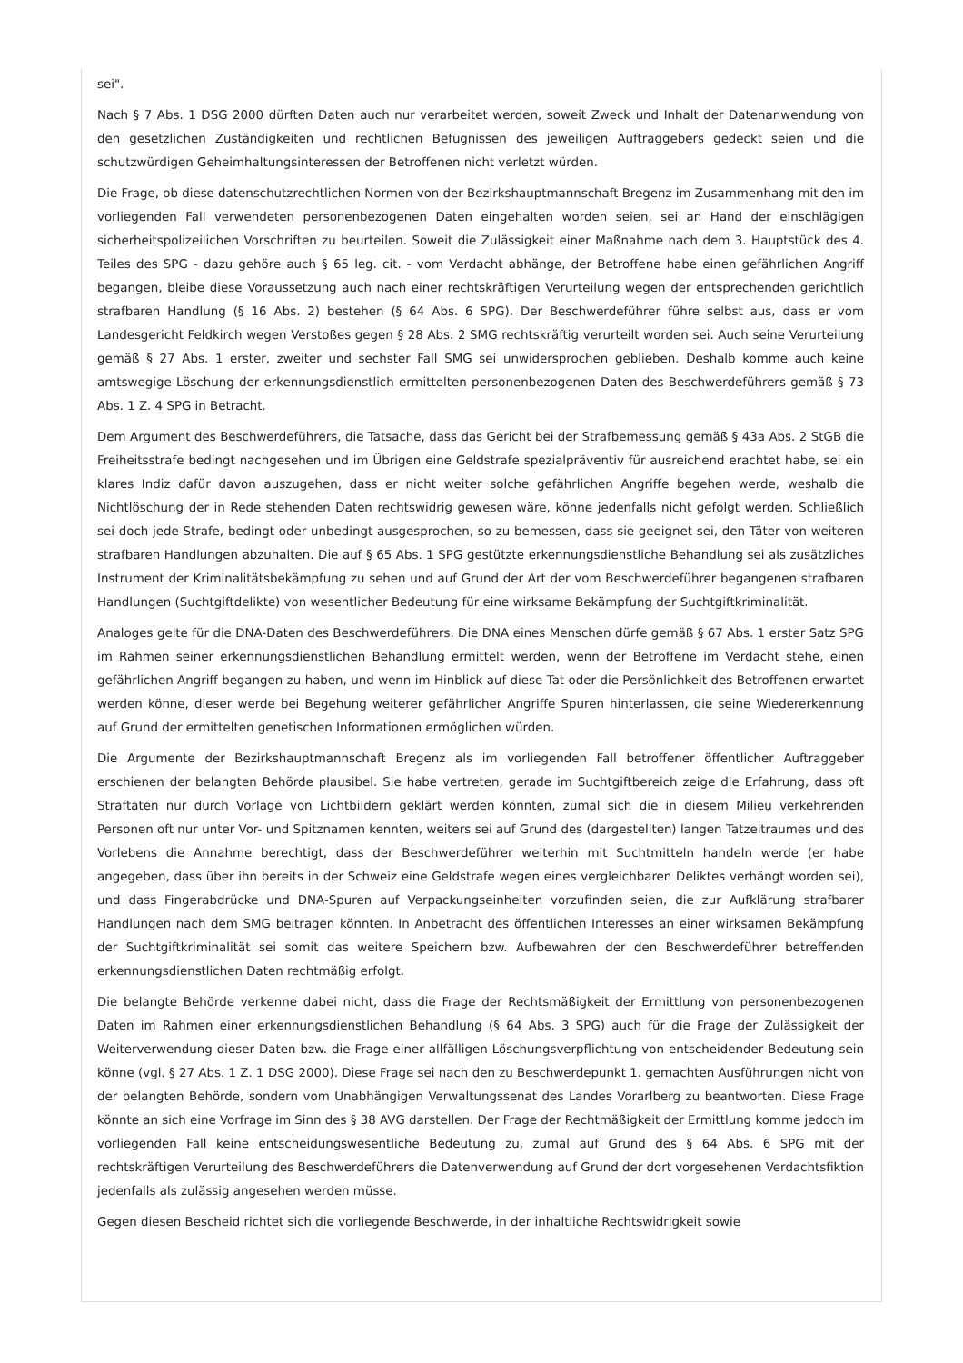sei".
Nach § 7 Abs. 1 DSG 2000 dürften Daten auch nur verarbeitet werden, soweit Zweck und Inhalt der Datenanwendung von den gesetzlichen Zuständigkeiten und rechtlichen Befugnissen des jeweiligen Auftraggebers gedeckt seien und die schutzwürdigen Geheimhaltungsinteressen der Betroffenen nicht verletzt würden.
Die Frage, ob diese datenschutzrechtlichen Normen von der Bezirkshauptmannschaft Bregenz im Zusammenhang mit den im vorliegenden Fall verwendeten personenbezogenen Daten eingehalten worden seien, sei an Hand der einschlägigen sicherheitspolizeilichen Vorschriften zu beurteilen. Soweit die Zulässigkeit einer Maßnahme nach dem 3. Hauptstück des 4. Teiles des SPG - dazu gehöre auch § 65 leg. cit. - vom Verdacht abhänge, der Betroffene habe einen gefährlichen Angriff begangen, bleibe diese Voraussetzung auch nach einer rechtskräftigen Verurteilung wegen der entsprechenden gerichtlich strafbaren Handlung (§ 16 Abs. 2) bestehen (§ 64 Abs. 6 SPG). Der Beschwerdeführer führe selbst aus, dass er vom Landesgericht Feldkirch wegen Verstoßes gegen § 28 Abs. 2 SMG rechtskräftig verurteilt worden sei. Auch seine Verurteilung gemäß § 27 Abs. 1 erster, zweiter und sechster Fall SMG sei unwidersprochen geblieben. Deshalb komme auch keine amtswegige Löschung der erkennungsdienstlich ermittelten personenbezogenen Daten des Beschwerdeführers gemäß § 73 Abs. 1 Z. 4 SPG in Betracht.
Dem Argument des Beschwerdeführers, die Tatsache, dass das Gericht bei der Strafbemessung gemäß § 43a Abs. 2 StGB die Freiheitsstrafe bedingt nachgesehen und im Übrigen eine Geldstrafe spezialpräventiv für ausreichend erachtet habe, sei ein klares Indiz dafür davon auszugehen, dass er nicht weiter solche gefährlichen Angriffe begehen werde, weshalb die Nichtlöschung der in Rede stehenden Daten rechtswidrig gewesen wäre, könne jedenfalls nicht gefolgt werden. Schließlich sei doch jede Strafe, bedingt oder unbedingt ausgesprochen, so zu bemessen, dass sie geeignet sei, den Täter von weiteren strafbaren Handlungen abzuhalten. Die auf § 65 Abs. 1 SPG gestützte erkennungsdienstliche Behandlung sei als zusätzliches Instrument der Kriminalitätsbekämpfung zu sehen und auf Grund der Art der vom Beschwerdeführer begangenen strafbaren Handlungen (Suchtgiftdelikte) von wesentlicher Bedeutung für eine wirksame Bekämpfung der Suchtgiftkriminalität.
Analoges gelte für die DNA-Daten des Beschwerdeführers. Die DNA eines Menschen dürfe gemäß § 67 Abs. 1 erster Satz SPG im Rahmen seiner erkennungsdienstlichen Behandlung ermittelt werden, wenn der Betroffene im Verdacht stehe, einen gefährlichen Angriff begangen zu haben, und wenn im Hinblick auf diese Tat oder die Persönlichkeit des Betroffenen erwartet werden könne, dieser werde bei Begehung weiterer gefährlicher Angriffe Spuren hinterlassen, die seine Wiedererkennung auf Grund der ermittelten genetischen Informationen ermöglichen würden.
Die Argumente der Bezirkshauptmannschaft Bregenz als im vorliegenden Fall betroffener öffentlicher Auftraggeber erschienen der belangten Behörde plausibel. Sie habe vertreten, gerade im Suchtgiftbereich zeige die Erfahrung, dass oft Straftaten nur durch Vorlage von Lichtbildern geklärt werden könnten, zumal sich die in diesem Milieu verkehrenden Personen oft nur unter Vor- und Spitznamen kennten, weiters sei auf Grund des (dargestellten) langen Tatzeitraumes und des Vorlebens die Annahme berechtigt, dass der Beschwerdeführer weiterhin mit Suchtmitteln handeln werde (er habe angegeben, dass über ihn bereits in der Schweiz eine Geldstrafe wegen eines vergleichbaren Deliktes verhängt worden sei), und dass Fingerabdrücke und DNA-Spuren auf Verpackungseinheiten vorzufinden seien, die zur Aufklärung strafbarer Handlungen nach dem SMG beitragen könnten. In Anbetracht des öffentlichen Interesses an einer wirksamen Bekämpfung der Suchtgiftkriminalität sei somit das weitere Speichern bzw. Aufbewahren der den Beschwerdeführer betreffenden erkennungsdienstlichen Daten rechtmäßig erfolgt.
Die belangte Behörde verkenne dabei nicht, dass die Frage der Rechtsmäßigkeit der Ermittlung von personenbezogenen Daten im Rahmen einer erkennungsdienstlichen Behandlung (§ 64 Abs. 3 SPG) auch für die Frage der Zulässigkeit der Weiterverwendung dieser Daten bzw. die Frage einer allfälligen Löschungsverpflichtung von entscheidender Bedeutung sein könne (vgl. § 27 Abs. 1 Z. 1 DSG 2000). Diese Frage sei nach den zu Beschwerdepunkt 1. gemachten Ausführungen nicht von der belangten Behörde, sondern vom Unabhängigen Verwaltungssenat des Landes Vorarlberg zu beantworten. Diese Frage könnte an sich eine Vorfrage im Sinn des § 38 AVG darstellen. Der Frage der Rechtmäßigkeit der Ermittlung komme jedoch im vorliegenden Fall keine entscheidungswesentliche Bedeutung zu, zumal auf Grund des § 64 Abs. 6 SPG mit der rechtskräftigen Verurteilung des Beschwerdeführers die Datenverwendung auf Grund der dort vorgesehenen Verdachtsfiktion jedenfalls als zulässig angesehen werden müsse.
Gegen diesen Bescheid richtet sich die vorliegende Beschwerde, in der inhaltliche Rechtswidrigkeit sowie